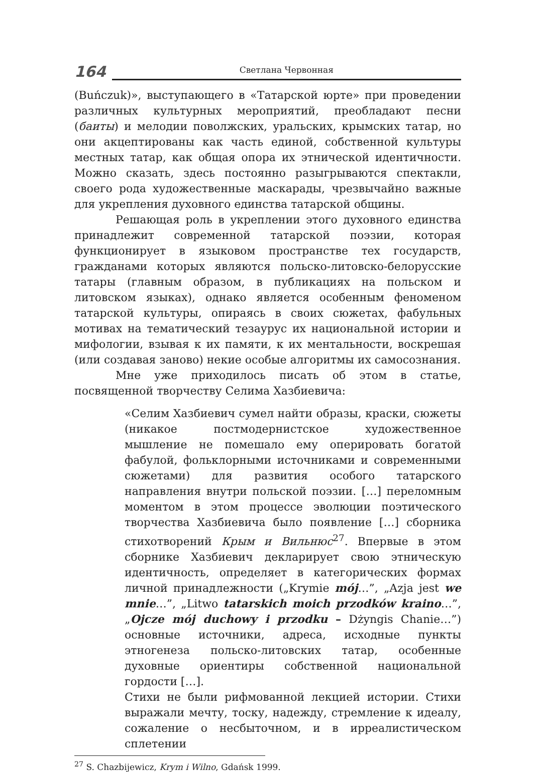164
Светлана Червонная
(Buńczuk)», выступающего в «Татарской юрте» при проведении различных культурных мероприятий, преобладают песни (баиты) и мелодии поволжских, уральских, крымских татар, но они акцептированы как часть единой, собственной культуры местных татар, как общая опора их этнической идентичности. Можно сказать, здесь постоянно разыгрываются спектакли, своего рода художественные маскарады, чрезвычайно важные для укрепления духовного единства татарской общины.
Решающая роль в укреплении этого духовного единства принадлежит современной татарской поэзии, которая функционирует в языковом пространстве тех государств, гражданами которых являются польско-литовско-белорусские татары (главным образом, в публикациях на польском и литовском языках), однако является особенным феноменом татарской культуры, опираясь в своих сюжетах, фабульных мотивах на тематический тезаурус их национальной истории и мифологии, взывая к их памяти, к их ментальности, воскрешая (или создавая заново) некие особые алгоритмы их самосознания.
Мне уже приходилось писать об этом в статье, посвященной творчеству Селима Хазбиевича:
«Селим Хазбиевич сумел найти образы, краски, сюжеты (никакое постмодернистское художественное мышление не помешало ему оперировать богатой фабулой, фольклорными источниками и современными сюжетами) для развития особого татарского направления внутри польской поэзии. […] переломным моментом в этом процессе эволюции поэтического творчества Хазбиевича было появление […] сборника стихотворений Крым и Вильнюс<sup>27</sup>. Впервые в этом сборнике Хазбиевич декларирует свою этническую идентичность, определяет в категорических формах личной принадлежности („Krymie mój…”, „Azja jest we mnie…”, „Litwo tatarskich moich przodków kraino…”, „Ojcze mój duchowy i przodku – Dżyngis Chanie…”) основные источники, адреса, исходные пункты этногенеза польско-литовских татар, особенные духовные ориентиры собственной национальной гордости […].
Стихи не были рифмованной лекцией истории. Стихи выражали мечту, тоску, надежду, стремление к идеалу, сожаление о несбыточном, и в ирреалистическом сплетении
<sup>27</sup> S. Chazbijewicz, Krym i Wilno, Gdańsk 1999.